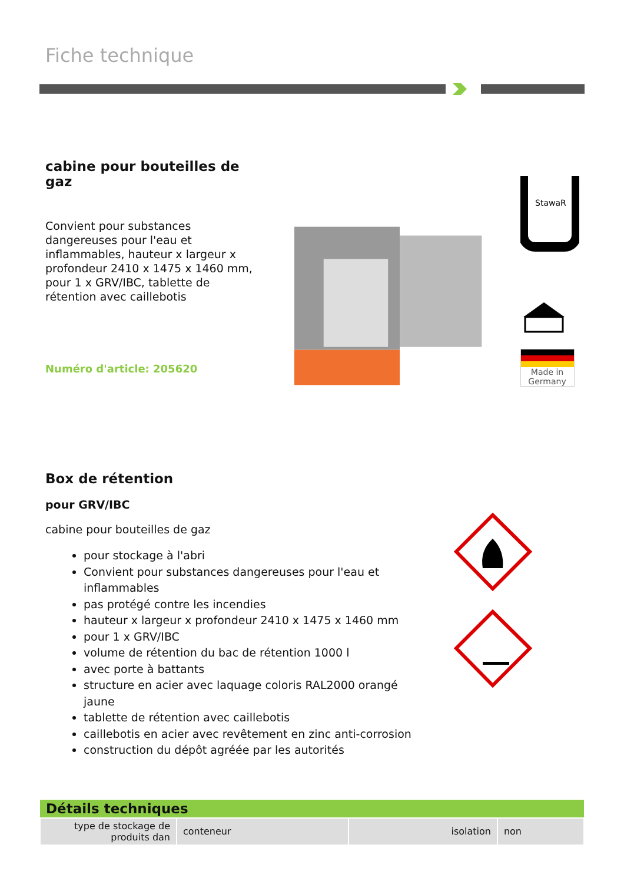Fiche technique
cabine pour bouteilles de gaz
Convient pour substances dangereuses pour l'eau et inflammables, hauteur x largeur x profondeur 2410 x 1475 x 1460 mm, pour 1 x GRV/IBC, tablette de rétention avec caillebotis
Numéro d'article: 205620
StawaR
Made in Germany
Box de rétention
pour GRV/IBC
cabine pour bouteilles de gaz
pour stockage à l'abri
Convient pour substances dangereuses pour l'eau et inflammables
pas protégé contre les incendies
hauteur x largeur x profondeur 2410 x 1475 x 1460 mm
pour 1 x GRV/IBC
volume de rétention du bac de rétention 1000 l
avec porte à battants
structure en acier avec laquage coloris RAL2000 orangé jaune
tablette de rétention avec caillebotis
caillebotis en acier avec revêtement en zinc anti-corrosion
construction du dépôt agréée par les autorités
| Détails techniques | | | |
| --- | --- | --- | --- |
| type de stockage de produits dan | conteneur | isolation | non |